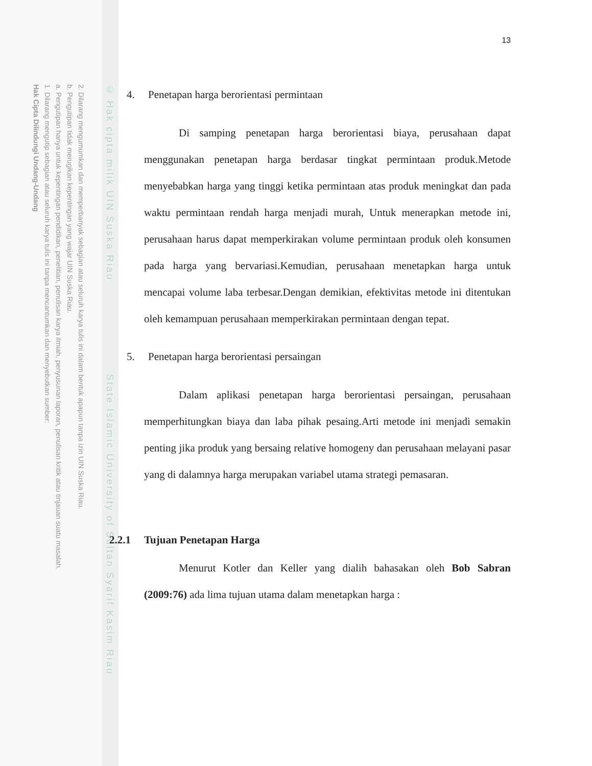2. Dilarang mengumumkan dan memperbanyak sebagian atau seluruh karya tulis ini dalam bentuk apapun tanpa izin UIN Suska Riau.
b. Pengutipan tidak merugikan kepentingan yang wajar UIN Suska Riau.
a. Pengutipan hanya untuk kepentingan pendidikan, penelitian, penulisan karya ilmiah, penyusunan laporan, penulisan kritik atau tinjauan suatu masalah.
1. Dilarang mengutip sebagian atau seluruh karya tulis ini tanpa mencantumkan dan menyebutkan sumber:
Hak Cipta Dilindungi Undang-Undang
© Hak cipta milik UIN Suska Riau State Islamic University of Sultan Syarif Kasim Riau
13
4. Penetapan harga berorientasi permintaan
Di samping penetapan harga berorientasi biaya, perusahaan dapat menggunakan penetapan harga berdasar tingkat permintaan produk.Metode menyebabkan harga yang tinggi ketika permintaan atas produk meningkat dan pada waktu permintaan rendah harga menjadi murah, Untuk menerapkan metode ini, perusahaan harus dapat memperkirakan volume permintaan produk oleh konsumen pada harga yang bervariasi.Kemudian, perusahaan menetapkan harga untuk mencapai volume laba terbesar.Dengan demikian, efektivitas metode ini ditentukan oleh kemampuan perusahaan memperkirakan permintaan dengan tepat.
5. Penetapan harga berorientasi persaingan
Dalam aplikasi penetapan harga berorientasi persaingan, perusahaan memperhitungkan biaya dan laba pihak pesaing.Arti metode ini menjadi semakin penting jika produk yang bersaing relative homogeny dan perusahaan melayani pasar yang di dalamnya harga merupakan variabel utama strategi pemasaran.
2.2.1 Tujuan Penetapan Harga
Menurut Kotler dan Keller yang dialih bahasakan oleh Bob Sabran (2009:76) ada lima tujuan utama dalam menetapkan harga :